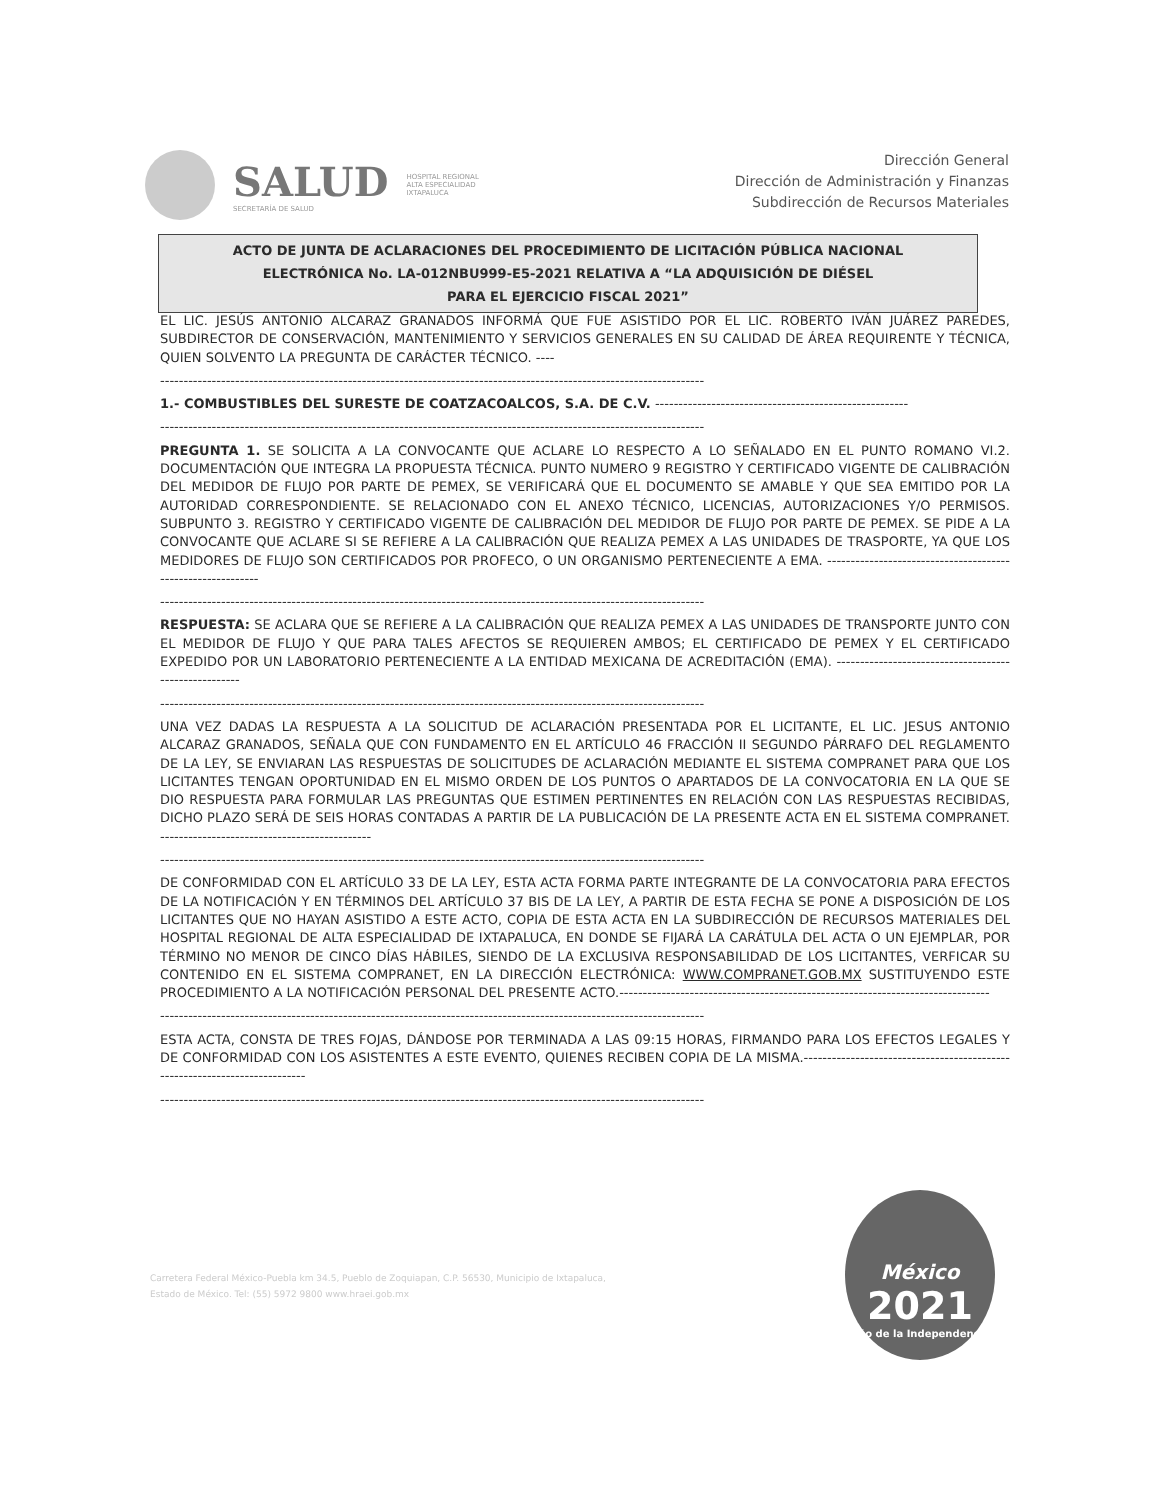SALUD
SECRETARÍA DE SALUD
HOSPITAL REGIONAL
ALTA ESPECIALIDAD
IXTAPALUCA
Dirección General
Dirección de Administración y Finanzas
Subdirección de Recursos Materiales
ACTO DE JUNTA DE ACLARACIONES DEL PROCEDIMIENTO DE LICITACIÓN PÚBLICA NACIONAL
ELECTRÓNICA No. LA-012NBU999-E5-2021 RELATIVA A “LA ADQUISICIÓN DE DIÉSEL
PARA EL EJERCICIO FISCAL 2021”
EL LIC. JESÚS ANTONIO ALCARAZ GRANADOS INFORMÁ QUE FUE ASISTIDO POR EL LIC. ROBERTO IVÁN JUÁREZ PAREDES, SUBDIRECTOR DE CONSERVACIÓN, MANTENIMIENTO Y SERVICIOS GENERALES EN SU CALIDAD DE ÁREA REQUIRENTE Y TÉCNICA, QUIEN SOLVENTO LA PREGUNTA DE CARÁCTER TÉCNICO. ----
--------------------------------------------------------------------------------------------------------------------
1.- COMBUSTIBLES DEL SURESTE DE COATZACOALCOS, S.A. DE C.V. ------------------------------------------------------
--------------------------------------------------------------------------------------------------------------------
PREGUNTA 1. SE SOLICITA A LA CONVOCANTE QUE ACLARE LO RESPECTO A LO SEÑALADO EN EL PUNTO ROMANO VI.2. DOCUMENTACIÓN QUE INTEGRA LA PROPUESTA TÉCNICA. PUNTO NUMERO 9 REGISTRO Y CERTIFICADO VIGENTE DE CALIBRACIÓN DEL MEDIDOR DE FLUJO POR PARTE DE PEMEX, SE VERIFICARÁ QUE EL DOCUMENTO SE AMABLE Y QUE SEA EMITIDO POR LA AUTORIDAD CORRESPONDIENTE. SE RELACIONADO CON EL ANEXO TÉCNICO, LICENCIAS, AUTORIZACIONES Y/O PERMISOS. SUBPUNTO 3. REGISTRO Y CERTIFICADO VIGENTE DE CALIBRACIÓN DEL MEDIDOR DE FLUJO POR PARTE DE PEMEX. SE PIDE A LA CONVOCANTE QUE ACLARE SI SE REFIERE A LA CALIBRACIÓN QUE REALIZA PEMEX A LAS UNIDADES DE TRASPORTE, YA QUE LOS MEDIDORES DE FLUJO SON CERTIFICADOS POR PROFECO, O UN ORGANISMO PERTENECIENTE A EMA. ------------------------------------------------------------
--------------------------------------------------------------------------------------------------------------------
RESPUESTA: SE ACLARA QUE SE REFIERE A LA CALIBRACIÓN QUE REALIZA PEMEX A LAS UNIDADES DE TRANSPORTE JUNTO CON EL MEDIDOR DE FLUJO Y QUE PARA TALES AFECTOS SE REQUIEREN AMBOS; EL CERTIFICADO DE PEMEX Y EL CERTIFICADO EXPEDIDO POR UN LABORATORIO PERTENECIENTE A LA ENTIDAD MEXICANA DE ACREDITACIÓN (EMA). ------------------------------------------------------
--------------------------------------------------------------------------------------------------------------------
UNA VEZ DADAS LA RESPUESTA A LA SOLICITUD DE ACLARACIÓN PRESENTADA POR EL LICITANTE, EL LIC. JESUS ANTONIO ALCARAZ GRANADOS, SEÑALA QUE CON FUNDAMENTO EN EL ARTÍCULO 46 FRACCIÓN II SEGUNDO PÁRRAFO DEL REGLAMENTO DE LA LEY, SE ENVIARAN LAS RESPUESTAS DE SOLICITUDES DE ACLARACIÓN MEDIANTE EL SISTEMA COMPRANET PARA QUE LOS LICITANTES TENGAN OPORTUNIDAD EN EL MISMO ORDEN DE LOS PUNTOS O APARTADOS DE LA CONVOCATORIA EN LA QUE SE DIO RESPUESTA PARA FORMULAR LAS PREGUNTAS QUE ESTIMEN PERTINENTES EN RELACIÓN CON LAS RESPUESTAS RECIBIDAS, DICHO PLAZO SERÁ DE SEIS HORAS CONTADAS A PARTIR DE LA PUBLICACIÓN DE LA PRESENTE ACTA EN EL SISTEMA COMPRANET. ---------------------------------------------
--------------------------------------------------------------------------------------------------------------------
DE CONFORMIDAD CON EL ARTÍCULO 33 DE LA LEY, ESTA ACTA FORMA PARTE INTEGRANTE DE LA CONVOCATORIA PARA EFECTOS DE LA NOTIFICACIÓN Y EN TÉRMINOS DEL ARTÍCULO 37 BIS DE LA LEY, A PARTIR DE ESTA FECHA SE PONE A DISPOSICIÓN DE LOS LICITANTES QUE NO HAYAN ASISTIDO A ESTE ACTO, COPIA DE ESTA ACTA EN LA SUBDIRECCIÓN DE RECURSOS MATERIALES DEL HOSPITAL REGIONAL DE ALTA ESPECIALIDAD DE IXTAPALUCA, EN DONDE SE FIJARÁ LA CARÁTULA DEL ACTA O UN EJEMPLAR, POR TÉRMINO NO MENOR DE CINCO DÍAS HÁBILES, SIENDO DE LA EXCLUSIVA RESPONSABILIDAD DE LOS LICITANTES, VERFICAR SU CONTENIDO EN EL SISTEMA COMPRANET, EN LA DIRECCIÓN ELECTRÓNICA: WWW.COMPRANET.GOB.MX SUSTITUYENDO ESTE PROCEDIMIENTO A LA NOTIFICACIÓN PERSONAL DEL PRESENTE ACTO.-------------------------------------------------------------------------------
--------------------------------------------------------------------------------------------------------------------
ESTA ACTA, CONSTA DE TRES FOJAS, DÁNDOSE POR TERMINADA A LAS 09:15 HORAS, FIRMANDO PARA LOS EFECTOS LEGALES Y DE CONFORMIDAD CON LOS ASISTENTES A ESTE EVENTO, QUIENES RECIBEN COPIA DE LA MISMA.---------------------------------------------------------------------------
--------------------------------------------------------------------------------------------------------------------
Carretera Federal México-Puebla km 34.5, Pueblo de Zoquiapan, C.P. 56530, Municipio de Ixtapaluca,
Estado de México. Tel: (55) 5972 9800 www.hraei.gob.mx
México
2021
Año de la Independencia